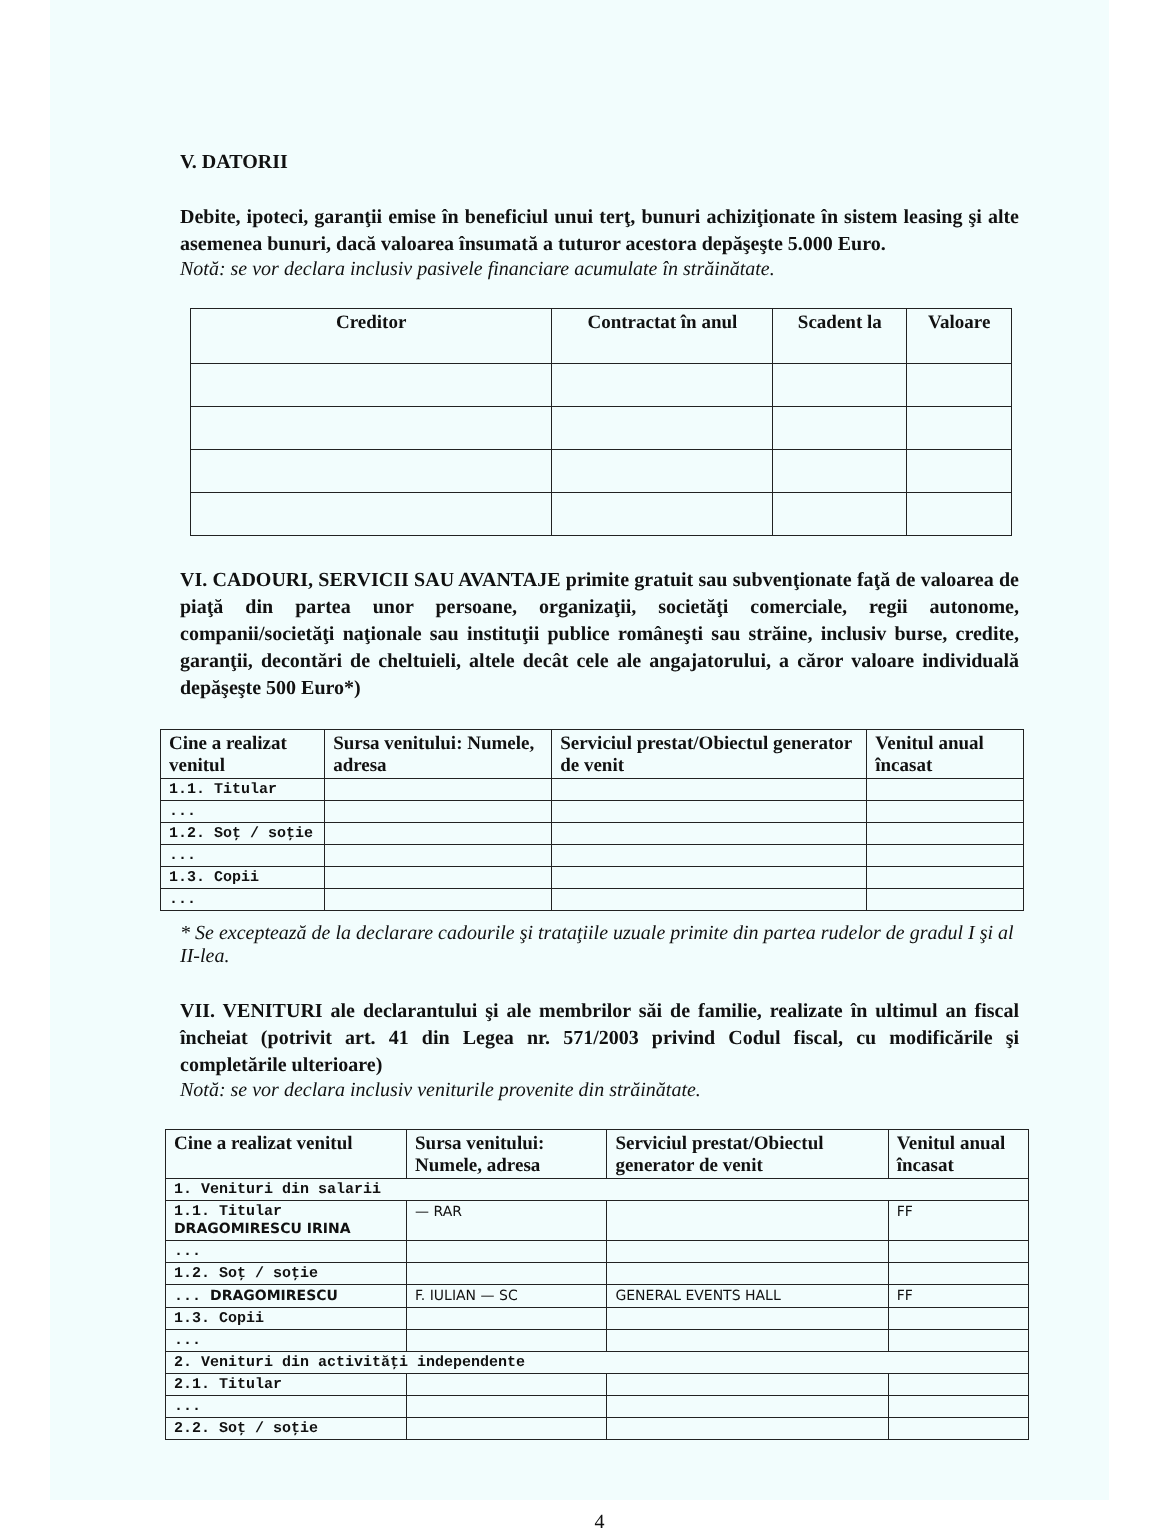V. DATORII
Debite, ipoteci, garanţii emise în beneficiul unui terţ, bunuri achiziţionate în sistem leasing şi alte asemenea bunuri, dacă valoarea însumată a tuturor acestora depăşeşte 5.000 Euro.
Notă: se vor declara inclusiv pasivele financiare acumulate în străinătate.
| Creditor | Contractat în anul | Scadent la | Valoare |
| --- | --- | --- | --- |
VI. CADOURI, SERVICII SAU AVANTAJE primite gratuit sau subvenţionate faţă de valoarea de piaţă din partea unor persoane, organizaţii, societăţi comerciale, regii autonome, companii/societăţi naţionale sau instituţii publice româneşti sau străine, inclusiv burse, credite, garanţii, decontări de cheltuieli, altele decât cele ale angajatorului, a căror valoare individuală depăşeşte 500 Euro*)
| Cine a realizat venitul | Sursa venitului: Numele, adresa | Serviciul prestat/Obiectul generator de venit | Venitul anual încasat |
| --- | --- | --- | --- |
| 1.1. Titular | | | |
| ... | | | |
| 1.2. Soţ / soţie | | | |
| ... | | | |
| 1.3. Copii | | | |
| ... | | | |
* Se exceptează de la declarare cadourile şi trataţiile uzuale primite din partea rudelor de gradul I şi al II-lea.
VII. VENITURI ale declarantului şi ale membrilor săi de familie, realizate în ultimul an fiscal încheiat (potrivit art. 41 din Legea nr. 571/2003 privind Codul fiscal, cu modificările şi completările ulterioare)
Notă: se vor declara inclusiv veniturile provenite din străinătate.
| Cine a realizat venitul | Sursa venitului: Numele, adresa | Serviciul prestat/Obiectul generator de venit | Venitul anual încasat |
| --- | --- | --- | --- |
| 1. Venituri din salarii | | | |
| 1.1. Titular DRAGOMIRESCU IRINA | — RAR | | FF |
| ... | | | |
| 1.2. Soţ / soţie | | | |
| ... DRAGOMIRESCU | F. IULIAN — SC | GENERAL EVENTS HALL | FF |
| 1.3. Copii | | | |
| ... | | | |
| 2. Venituri din activităţi independente | | | |
| 2.1. Titular | | | |
| ... | | | |
| 2.2. Soţ / soţie | | | |
4